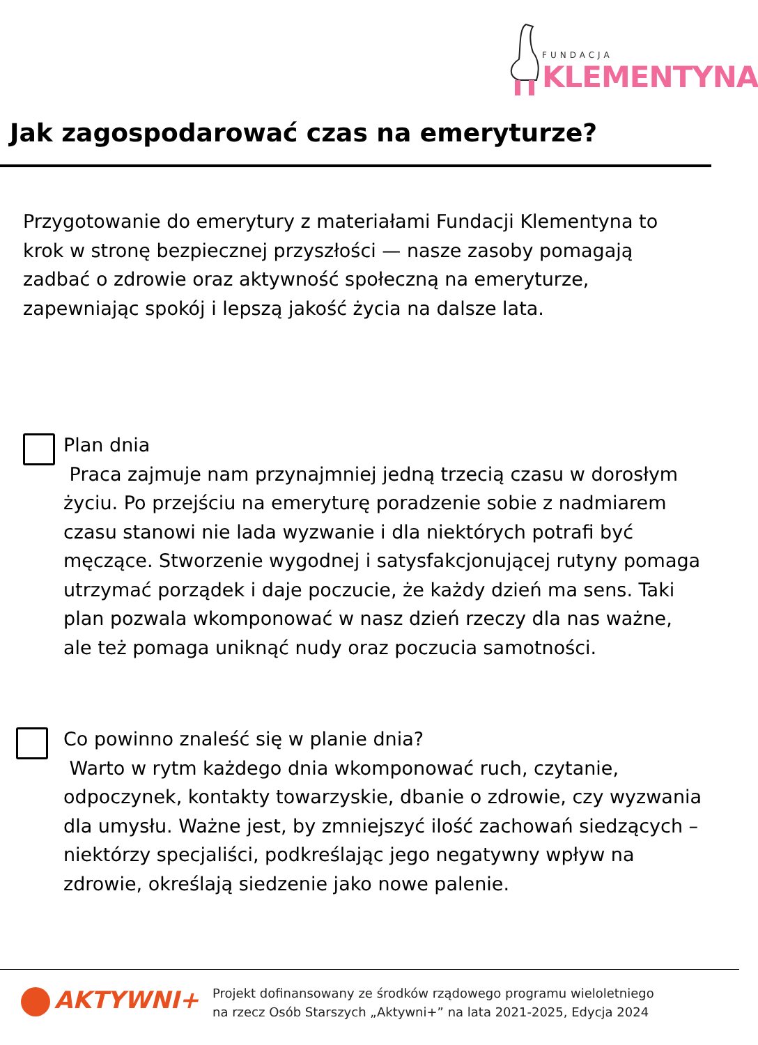FUNDACJA
KLEMENTYNA
Jak zagospodarować czas na emeryturze?
Przygotowanie do emerytury z materiałami Fundacji Klementyna to krok w stronę bezpiecznej przyszłości — nasze zasoby pomagają zadbać o zdrowie oraz aktywność społeczną na emeryturze, zapewniając spokój i lepszą jakość życia na dalsze lata.
Plan dnia
Praca zajmuje nam przynajmniej jedną trzecią czasu w dorosłym życiu. Po przejściu na emeryturę poradzenie sobie z nadmiarem czasu stanowi nie lada wyzwanie i dla niektórych potrafi być męczące. Stworzenie wygodnej i satysfakcjonującej rutyny pomaga utrzymać porządek i daje poczucie, że każdy dzień ma sens. Taki plan pozwala wkomponować w nasz dzień rzeczy dla nas ważne, ale też pomaga uniknąć nudy oraz poczucia samotności.
Co powinno znaleść się w planie dnia?
Warto w rytm każdego dnia wkomponować ruch, czytanie, odpoczynek, kontakty towarzyskie, dbanie o zdrowie, czy wyzwania dla umysłu. Ważne jest, by zmniejszyć ilość zachowań siedzących – niektórzy specjaliści, podkreślając jego negatywny wpływ na zdrowie, określają siedzenie jako nowe palenie.
AKTYWNI+
Projekt dofinansowany ze środków rządowego programu wieloletniego
na rzecz Osób Starszych „Aktywni+” na lata 2021-2025, Edycja 2024